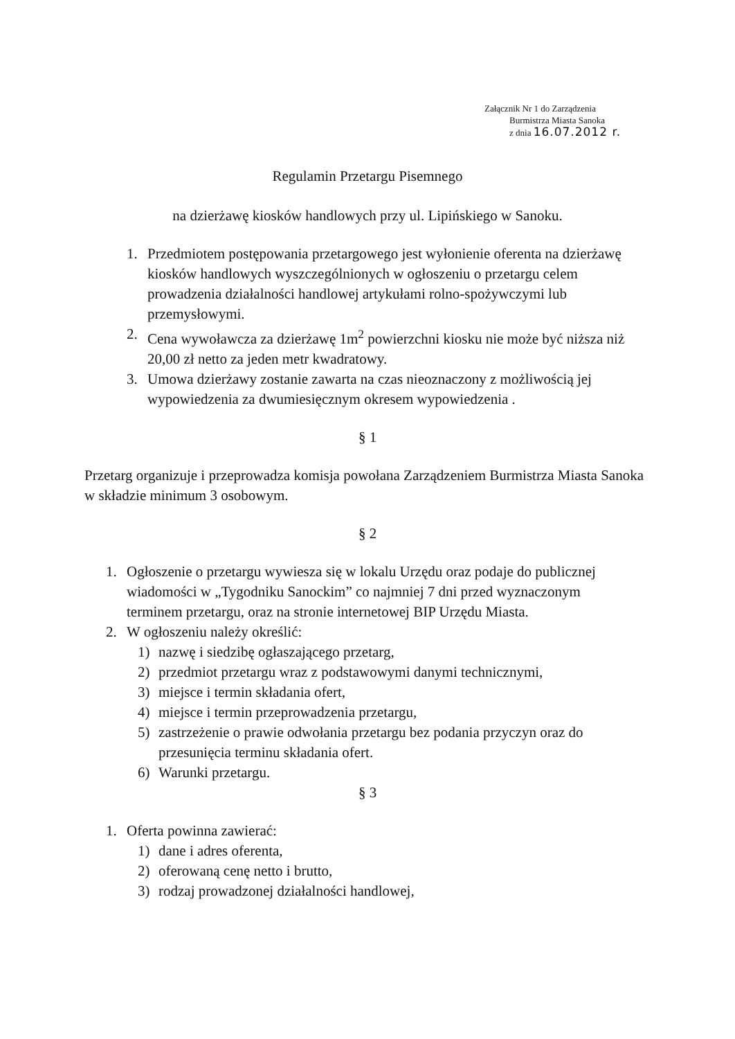Załącznik Nr 1 do Zarządzenia
Burmistrza Miasta Sanoka
z dnia 16.07.2012 r.
Regulamin Przetargu Pisemnego
na dzierżawę kiosków handlowych przy ul. Lipińskiego w Sanoku.
1. Przedmiotem postępowania przetargowego jest wyłonienie oferenta na dzierżawę kiosków handlowych wyszczególnionych w ogłoszeniu o przetargu celem prowadzenia działalności handlowej artykułami rolno-spożywczymi lub przemysłowymi.
2. Cena wywoławcza za dzierżawę 1m<sup>2</sup> powierzchni kiosku nie może być niższa niż 20,00 zł netto za jeden metr kwadratowy.
3. Umowa dzierżawy zostanie zawarta na czas nieoznaczony z możliwością jej wypowiedzenia za dwumiesięcznym okresem wypowiedzenia .
§ 1
Przetarg organizuje i przeprowadza komisja powołana Zarządzeniem Burmistrza Miasta Sanoka w składzie minimum 3 osobowym.
§ 2
1. Ogłoszenie o przetargu wywiesza się w lokalu Urzędu oraz podaje do publicznej wiadomości w „Tygodniku Sanockim” co najmniej 7 dni przed wyznaczonym terminem przetargu, oraz na stronie internetowej BIP Urzędu Miasta.
2. W ogłoszeniu należy określić:
1) nazwę i siedzibę ogłaszającego przetarg,
2) przedmiot przetargu wraz z podstawowymi danymi technicznymi,
3) miejsce i termin składania ofert,
4) miejsce i termin przeprowadzenia przetargu,
5) zastrzeżenie o prawie odwołania przetargu bez podania przyczyn oraz do przesunięcia terminu składania ofert.
6) Warunki przetargu.
§ 3
1. Oferta powinna zawierać:
1) dane i adres oferenta,
2) oferowaną cenę netto i brutto,
3) rodzaj prowadzonej działalności handlowej,